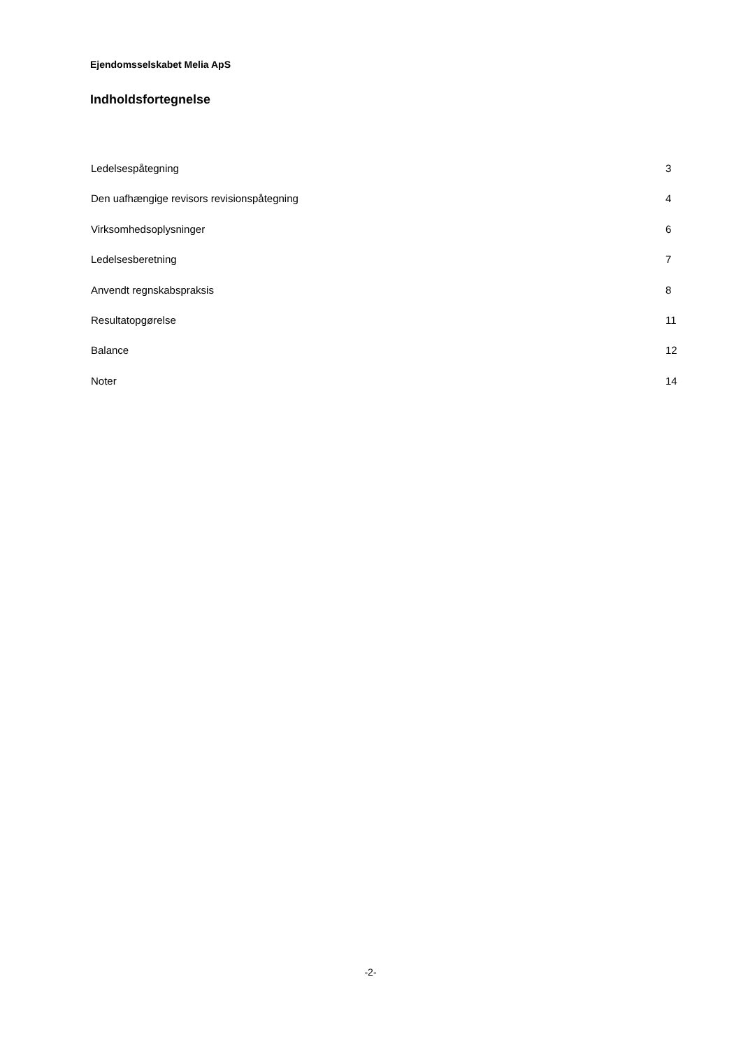Ejendomsselskabet Melia ApS
Indholdsfortegnelse
Ledelsespåtegning 3
Den uafhængige revisors revisionspåtegning 4
Virksomhedsoplysninger 6
Ledelsesberetning 7
Anvendt regnskabspraksis 8
Resultatopgørelse 11
Balance 12
Noter 14
-2-